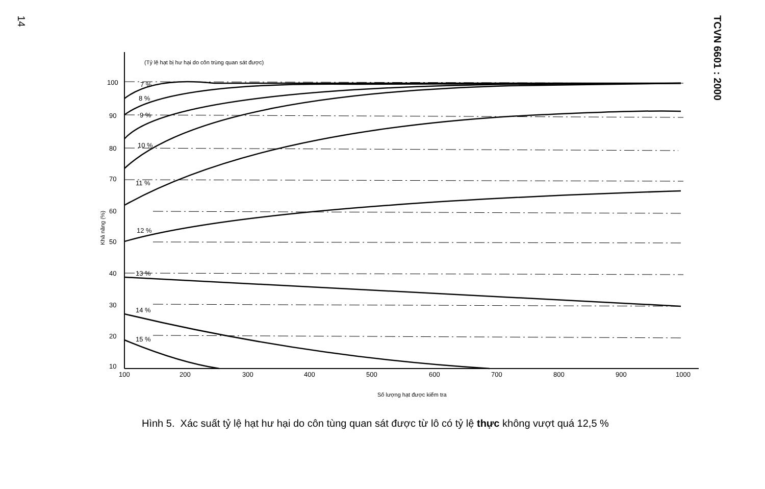14
TCVN 6601 : 2000
(Tỷ lệ hạt bị hư hại do côn trùng quan sát được)
Khả năng (%)
100
90
80
70
60
50
40
30
20
10
100
200
300
400
500
600
700
800
900
1000
7 %
8 %
9 %
10 %
11 %
12 %
13 %
14 %
15 %
Số lượng hạt được kiểm tra
Hình 5. Xác suất tỷ lệ hạt hư hại do côn tùng quan sát được từ lô có tỷ lệ thực không vượt quá 12,5 %